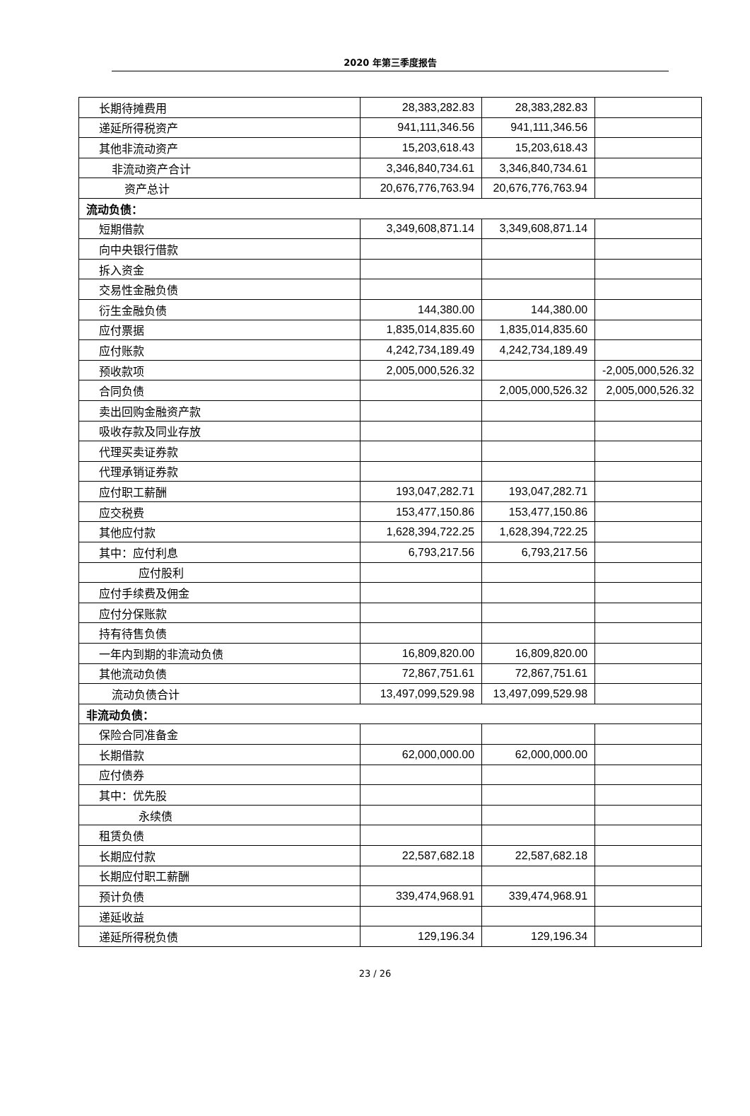2020 年第三季度报告
| 长期待摊费用 | 28,383,282.83 | 28,383,282.83 | |
| 递延所得税资产 | 941,111,346.56 | 941,111,346.56 | |
| 其他非流动资产 | 15,203,618.43 | 15,203,618.43 | |
| 非流动资产合计 | 3,346,840,734.61 | 3,346,840,734.61 | |
| 资产总计 | 20,676,776,763.94 | 20,676,776,763.94 | |
| 流动负债： | | | |
| 短期借款 | 3,349,608,871.14 | 3,349,608,871.14 | |
| 向中央银行借款 | | | |
| 拆入资金 | | | |
| 交易性金融负债 | | | |
| 衍生金融负债 | 144,380.00 | 144,380.00 | |
| 应付票据 | 1,835,014,835.60 | 1,835,014,835.60 | |
| 应付账款 | 4,242,734,189.49 | 4,242,734,189.49 | |
| 预收款项 | 2,005,000,526.32 | | -2,005,000,526.32 |
| 合同负债 | | 2,005,000,526.32 | 2,005,000,526.32 |
| 卖出回购金融资产款 | | | |
| 吸收存款及同业存放 | | | |
| 代理买卖证券款 | | | |
| 代理承销证券款 | | | |
| 应付职工薪酬 | 193,047,282.71 | 193,047,282.71 | |
| 应交税费 | 153,477,150.86 | 153,477,150.86 | |
| 其他应付款 | 1,628,394,722.25 | 1,628,394,722.25 | |
| 其中：应付利息 | 6,793,217.56 | 6,793,217.56 | |
| 应付股利 | | | |
| 应付手续费及佣金 | | | |
| 应付分保账款 | | | |
| 持有待售负债 | | | |
| 一年内到期的非流动负债 | 16,809,820.00 | 16,809,820.00 | |
| 其他流动负债 | 72,867,751.61 | 72,867,751.61 | |
| 流动负债合计 | 13,497,099,529.98 | 13,497,099,529.98 | |
| 非流动负债： | | | |
| 保险合同准备金 | | | |
| 长期借款 | 62,000,000.00 | 62,000,000.00 | |
| 应付债券 | | | |
| 其中：优先股 | | | |
| 永续债 | | | |
| 租赁负债 | | | |
| 长期应付款 | 22,587,682.18 | 22,587,682.18 | |
| 长期应付职工薪酬 | | | |
| 预计负债 | 339,474,968.91 | 339,474,968.91 | |
| 递延收益 | | | |
| 递延所得税负债 | 129,196.34 | 129,196.34 | |
23 / 26